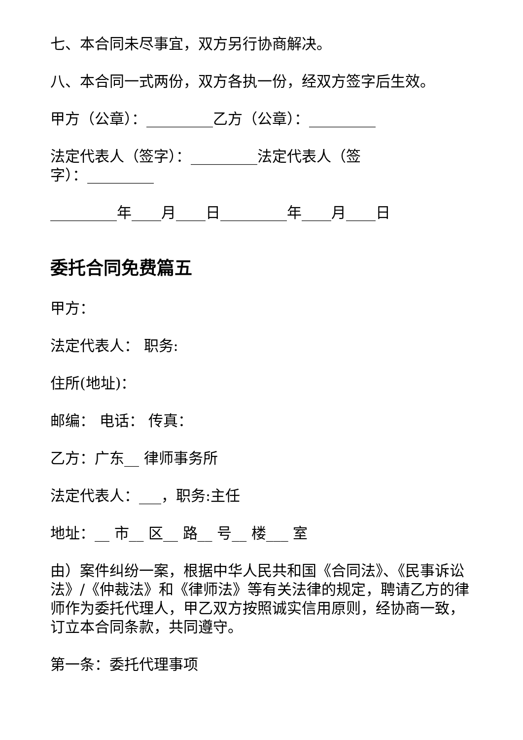七、本合同未尽事宜，双方另行协商解决。
八、本合同一式两份，双方各执一份，经双方签字后生效。
甲方（公章）：_________乙方（公章）：_________
法定代表人（签字）：_________法定代表人（签字）：_________
_________年____月____日_________年____月____日
委托合同免费篇五
甲方：
法定代表人： 职务:
住所(地址)：
邮编： 电话： 传真：
乙方：广东__ 律师事务所
法定代表人：___，职务:主任
地址：__ 市__ 区__ 路__ 号__ 楼___ 室
由）案件纠纷一案，根据中华人民共和国《合同法》、《民事诉讼法》/《仲裁法》和《律师法》等有关法律的规定，聘请乙方的律师作为委托代理人，甲乙双方按照诚实信用原则，经协商一致，订立本合同条款，共同遵守。
第一条：委托代理事项